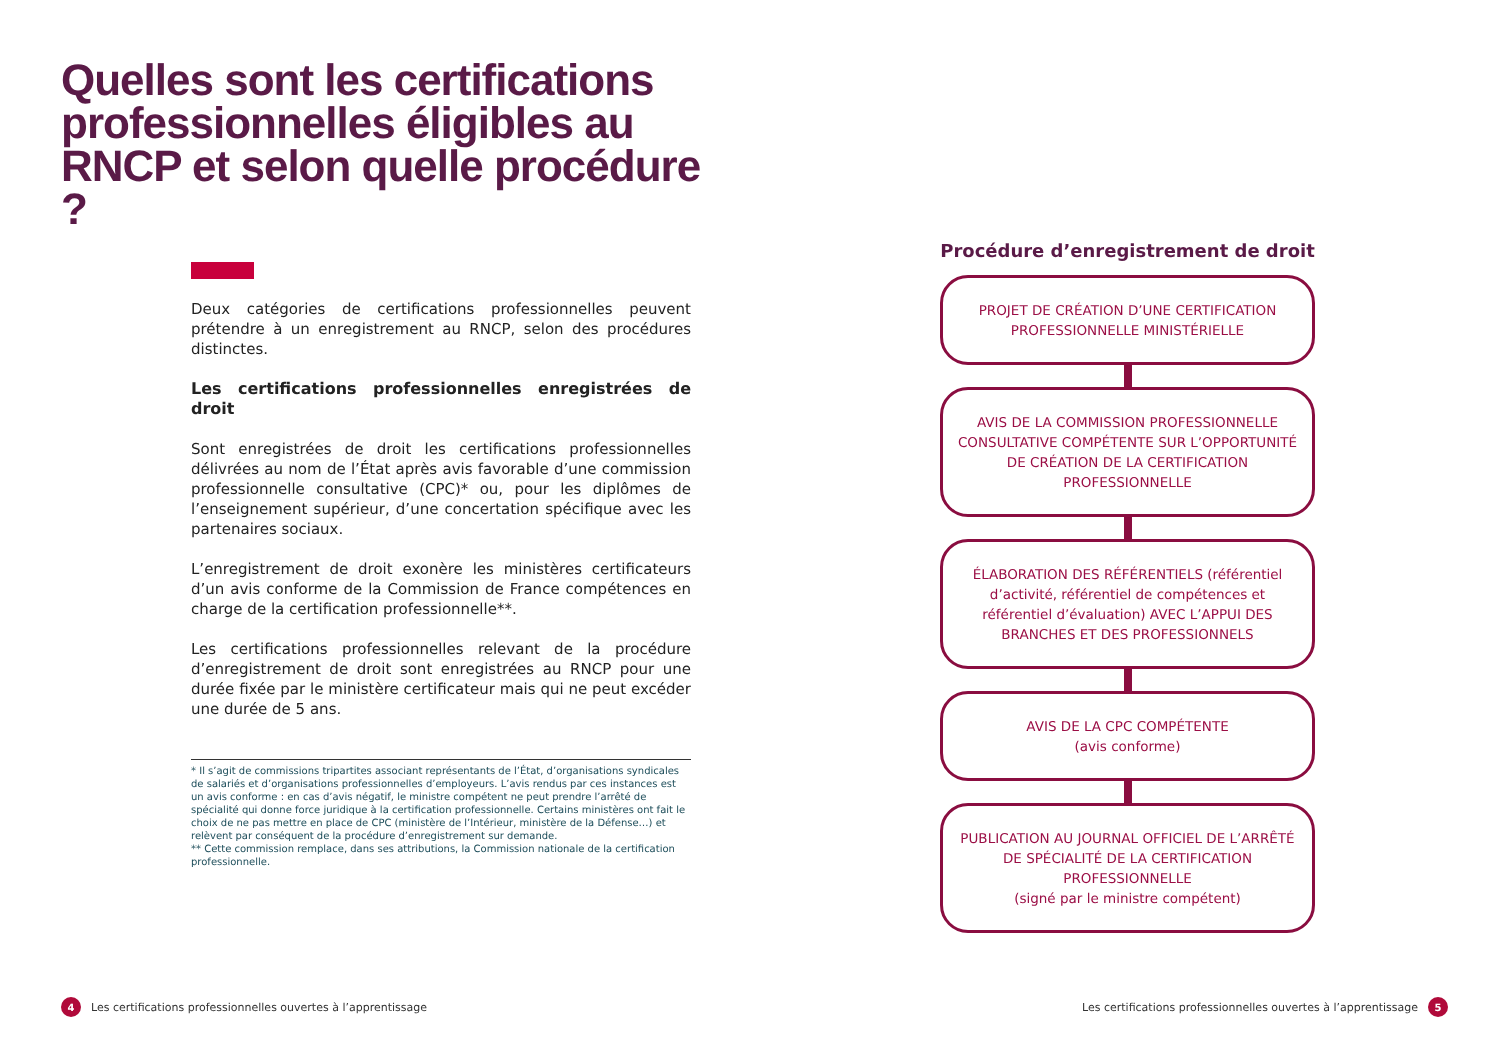Quelles sont les certifications professionnelles éligibles au RNCP et selon quelle procédure ?
Deux catégories de certifications professionnelles peuvent prétendre à un enregistrement au RNCP, selon des procédures distinctes.
Les certifications professionnelles enregistrées de droit
Sont enregistrées de droit les certifications professionnelles délivrées au nom de l’État après avis favorable d’une commission professionnelle consultative (CPC)* ou, pour les diplômes de l’enseignement supérieur, d’une concertation spécifique avec les partenaires sociaux.
L’enregistrement de droit exonère les ministères certificateurs d’un avis conforme de la Commission de France compétences en charge de la certification professionnelle**.
Les certifications professionnelles relevant de la procédure d’enregistrement de droit sont enregistrées au RNCP pour une durée fixée par le ministère certificateur mais qui ne peut excéder une durée de 5 ans.
* Il s’agit de commissions tripartites associant représentants de l’État, d’organisations syndicales de salariés et d’organisations professionnelles d’employeurs. L’avis rendus par ces instances est un avis conforme : en cas d’avis négatif, le ministre compétent ne peut prendre l’arrêté de spécialité qui donne force juridique à la certification professionnelle. Certains ministères ont fait le choix de ne pas mettre en place de CPC (ministère de l’Intérieur, ministère de la Défense…) et relèvent par conséquent de la procédure d’enregistrement sur demande.
** Cette commission remplace, dans ses attributions, la Commission nationale de la certification professionnelle.
Procédure d’enregistrement de droit
PROJET DE CRÉATION D’UNE CERTIFICATION PROFESSIONNELLE MINISTÉRIELLE
AVIS DE LA COMMISSION PROFESSIONNELLE CONSULTATIVE COMPÉTENTE SUR L’OPPORTUNITÉ DE CRÉATION DE LA CERTIFICATION PROFESSIONNELLE
ÉLABORATION DES RÉFÉRENTIELS (référentiel d’activité, référentiel de compétences et référentiel d’évaluation) AVEC L’APPUI DES BRANCHES ET DES PROFESSIONNELS
AVIS DE LA CPC COMPÉTENTE
(avis conforme)
PUBLICATION AU JOURNAL OFFICIEL DE L’ARRÊTÉ DE SPÉCIALITÉ DE LA CERTIFICATION PROFESSIONNELLE
(signé par le ministre compétent)
4 Les certifications professionnelles ouvertes à l’apprentissage
Les certifications professionnelles ouvertes à l’apprentissage 5